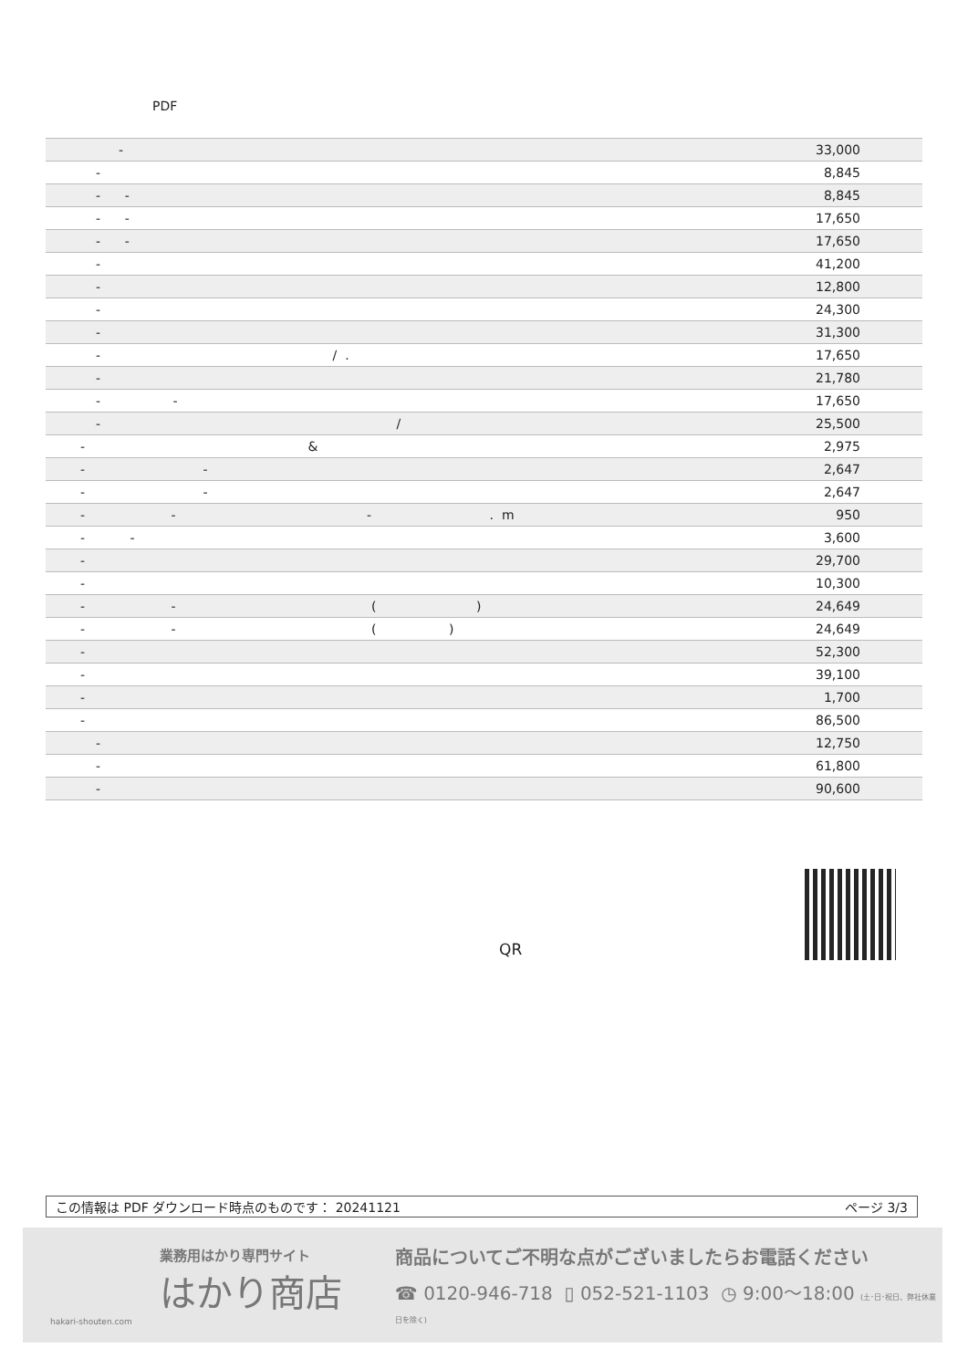PDF
| - | 33,000 |
| - | 8,845 |
| - - | 8,845 |
| - - | 17,650 |
| - - | 17,650 |
| - | 41,200 |
| - | 12,800 |
| - | 24,300 |
| - | 31,300 |
| - / . | 17,650 |
| - | 21,780 |
| - - | 17,650 |
| - / | 25,500 |
| - & | 2,975 |
| - - | 2,647 |
| - - | 2,647 |
| - - - . m | 950 |
| - - | 3,600 |
| - | 29,700 |
| - | 10,300 |
| - - ( ) | 24,649 |
| - - ( ) | 24,649 |
| - | 52,300 |
| - | 39,100 |
| - | 1,700 |
| - | 86,500 |
| - | 12,750 |
| - | 61,800 |
| - | 90,600 |
QR
この情報は PDF ダウンロード時点のものです： 20241121 ページ 3/3
業務用はかり専門サイト
はかり商店
hakari-shouten.com
商品についてご不明な点がございましたらお電話ください
☎ 0120-946-718 ▯ 052-521-1103 ◷ 9:00〜18:00 (土･日･祝日、弊社休業日を除く)